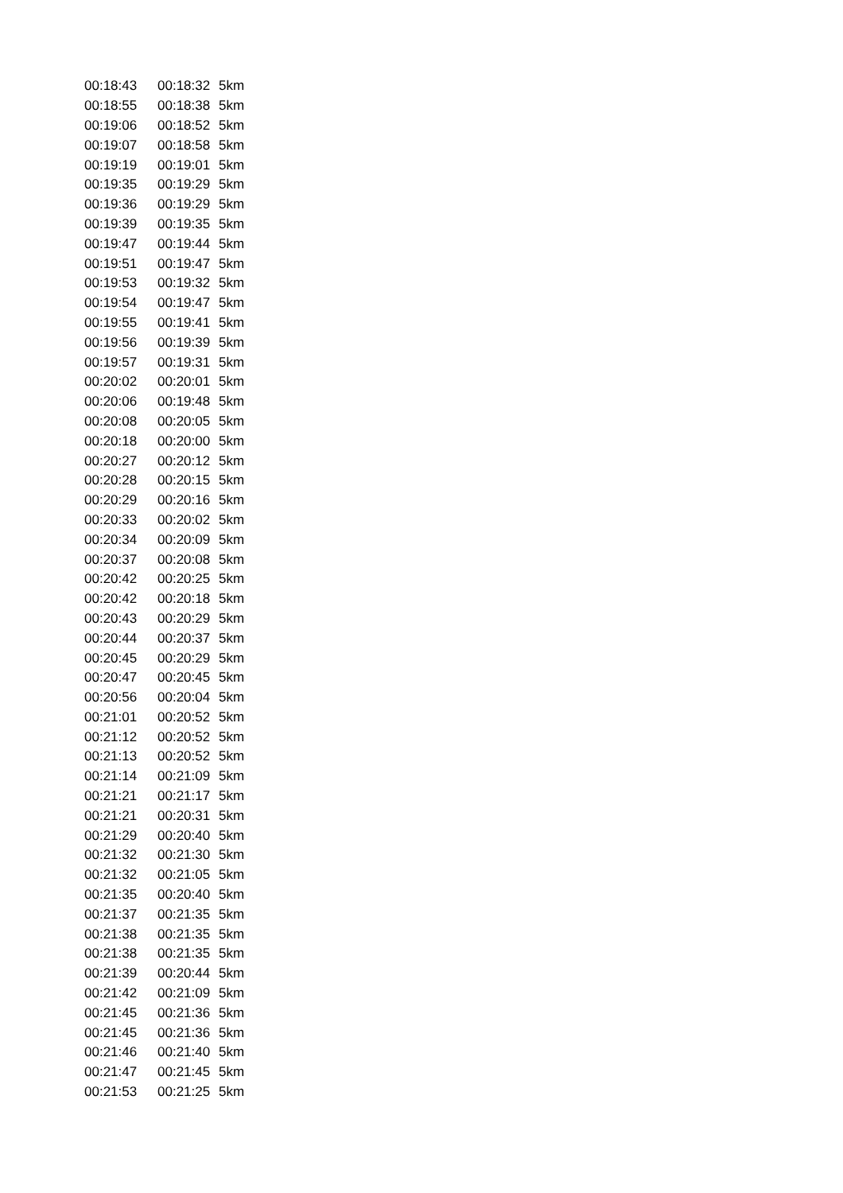| 00:18:43 | 00:18:32 | 5km |
| 00:18:55 | 00:18:38 | 5km |
| 00:19:06 | 00:18:52 | 5km |
| 00:19:07 | 00:18:58 | 5km |
| 00:19:19 | 00:19:01 | 5km |
| 00:19:35 | 00:19:29 | 5km |
| 00:19:36 | 00:19:29 | 5km |
| 00:19:39 | 00:19:35 | 5km |
| 00:19:47 | 00:19:44 | 5km |
| 00:19:51 | 00:19:47 | 5km |
| 00:19:53 | 00:19:32 | 5km |
| 00:19:54 | 00:19:47 | 5km |
| 00:19:55 | 00:19:41 | 5km |
| 00:19:56 | 00:19:39 | 5km |
| 00:19:57 | 00:19:31 | 5km |
| 00:20:02 | 00:20:01 | 5km |
| 00:20:06 | 00:19:48 | 5km |
| 00:20:08 | 00:20:05 | 5km |
| 00:20:18 | 00:20:00 | 5km |
| 00:20:27 | 00:20:12 | 5km |
| 00:20:28 | 00:20:15 | 5km |
| 00:20:29 | 00:20:16 | 5km |
| 00:20:33 | 00:20:02 | 5km |
| 00:20:34 | 00:20:09 | 5km |
| 00:20:37 | 00:20:08 | 5km |
| 00:20:42 | 00:20:25 | 5km |
| 00:20:42 | 00:20:18 | 5km |
| 00:20:43 | 00:20:29 | 5km |
| 00:20:44 | 00:20:37 | 5km |
| 00:20:45 | 00:20:29 | 5km |
| 00:20:47 | 00:20:45 | 5km |
| 00:20:56 | 00:20:04 | 5km |
| 00:21:01 | 00:20:52 | 5km |
| 00:21:12 | 00:20:52 | 5km |
| 00:21:13 | 00:20:52 | 5km |
| 00:21:14 | 00:21:09 | 5km |
| 00:21:21 | 00:21:17 | 5km |
| 00:21:21 | 00:20:31 | 5km |
| 00:21:29 | 00:20:40 | 5km |
| 00:21:32 | 00:21:30 | 5km |
| 00:21:32 | 00:21:05 | 5km |
| 00:21:35 | 00:20:40 | 5km |
| 00:21:37 | 00:21:35 | 5km |
| 00:21:38 | 00:21:35 | 5km |
| 00:21:38 | 00:21:35 | 5km |
| 00:21:39 | 00:20:44 | 5km |
| 00:21:42 | 00:21:09 | 5km |
| 00:21:45 | 00:21:36 | 5km |
| 00:21:45 | 00:21:36 | 5km |
| 00:21:46 | 00:21:40 | 5km |
| 00:21:47 | 00:21:45 | 5km |
| 00:21:53 | 00:21:25 | 5km |